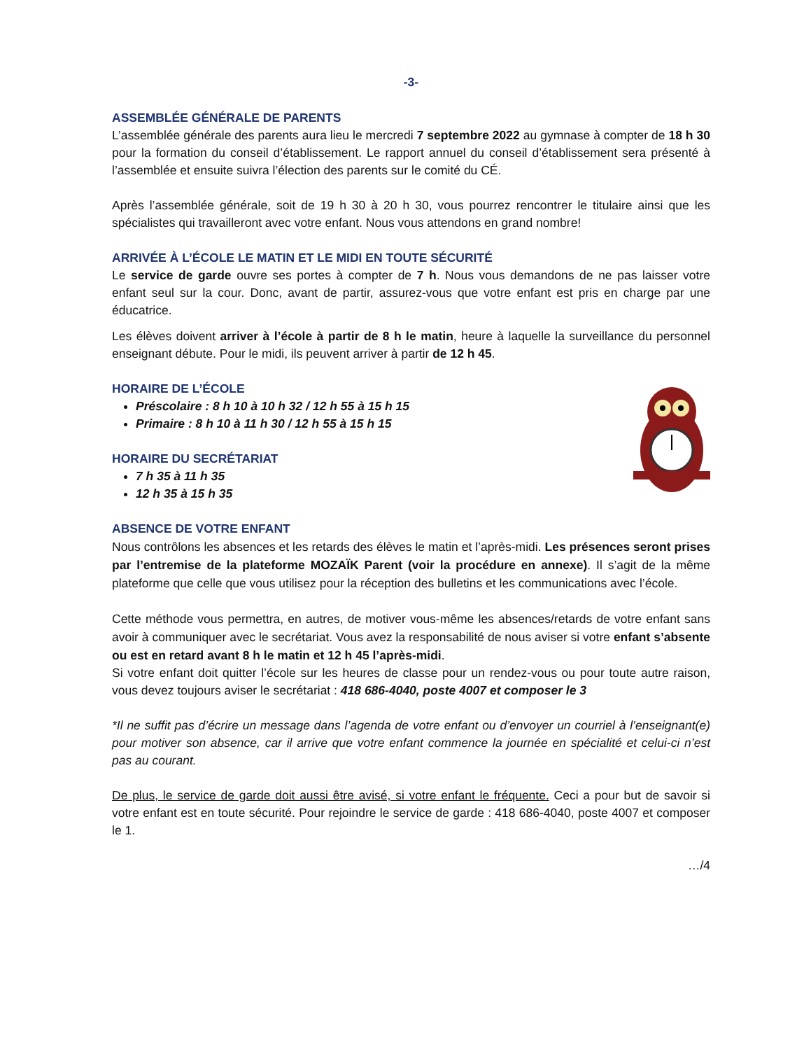-3-
ASSEMBLÉE GÉNÉRALE DE PARENTS
L’assemblée générale des parents aura lieu le mercredi 7 septembre 2022 au gymnase à compter de 18 h 30 pour la formation du conseil d’établissement. Le rapport annuel du conseil d’établissement sera présenté à l’assemblée et ensuite suivra l’élection des parents sur le comité du CÉ.
Après l’assemblée générale, soit de 19 h 30 à 20 h 30, vous pourrez rencontrer le titulaire ainsi que les spécialistes qui travailleront avec votre enfant. Nous vous attendons en grand nombre!
ARRIVÉE À L’ÉCOLE LE MATIN ET LE MIDI EN TOUTE SÉCURITÉ
Le service de garde ouvre ses portes à compter de 7 h. Nous vous demandons de ne pas laisser votre enfant seul sur la cour. Donc, avant de partir, assurez-vous que votre enfant est pris en charge par une éducatrice.
Les élèves doivent arriver à l’école à partir de 8 h le matin, heure à laquelle la surveillance du personnel enseignant débute. Pour le midi, ils peuvent arriver à partir de 12 h 45.
HORAIRE DE L’ÉCOLE
Préscolaire : 8 h 10 à 10 h 32 / 12 h 55 à 15 h 15
Primaire : 8 h 10 à 11 h 30 / 12 h 55 à 15 h 15
HORAIRE DU SECRÉTARIAT
7 h 35 à 11 h 35
12 h 35 à 15 h 35
ABSENCE DE VOTRE ENFANT
Nous contrôlons les absences et les retards des élèves le matin et l’après-midi. Les présences seront prises par l’entremise de la plateforme MOZAÏK Parent (voir la procédure en annexe). Il s’agit de la même plateforme que celle que vous utilisez pour la réception des bulletins et les communications avec l’école.
Cette méthode vous permettra, en autres, de motiver vous-même les absences/retards de votre enfant sans avoir à communiquer avec le secrétariat. Vous avez la responsabilité de nous aviser si votre enfant s’absente ou est en retard avant 8 h le matin et 12 h 45 l’après-midi.
Si votre enfant doit quitter l’école sur les heures de classe pour un rendez-vous ou pour toute autre raison, vous devez toujours aviser le secrétariat : 418 686-4040, poste 4007 et composer le 3
*Il ne suffit pas d’écrire un message dans l’agenda de votre enfant ou d’envoyer un courriel à l’enseignant(e) pour motiver son absence, car il arrive que votre enfant commence la journée en spécialité et celui-ci n’est pas au courant.
De plus, le service de garde doit aussi être avisé, si votre enfant le fréquente. Ceci a pour but de savoir si votre enfant est en toute sécurité. Pour rejoindre le service de garde : 418 686-4040, poste 4007 et composer le 1.
…/4